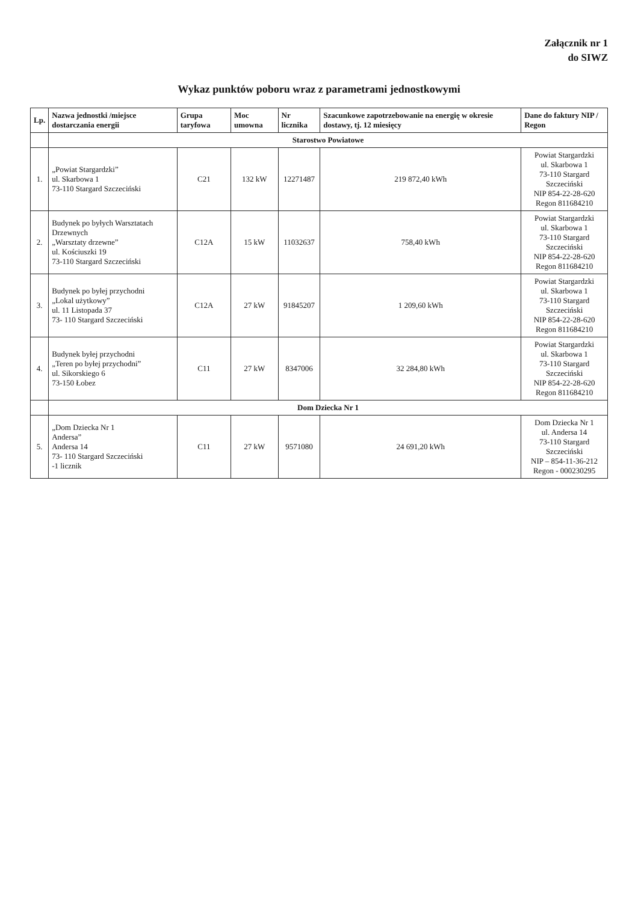Załącznik nr 1
do SIWZ
Wykaz punktów poboru wraz z parametrami jednostkowymi
| Lp. | Nazwa jednostki /miejsce dostarczania energii | Grupa taryfowa | Moc umowna | Nr licznika | Szacunkowe zapotrzebowanie na energię w okresie dostawy, tj. 12 miesięcy | Dane do faktury NIP / Regon |
| --- | --- | --- | --- | --- | --- | --- |
| | Starostwo Powiatowe | | | | | |
| 1. | „Powiat Stargardzki” ul. Skarbowa 1 73-110 Stargard Szczeciński | C21 | 132 kW | 12271487 | 219 872,40 kWh | Powiat Stargardzki ul. Skarbowa 1 73-110 Stargard Szczeciński NIP 854-22-28-620 Regon 811684210 |
| 2. | Budynek po byłych Warsztatach Drzewnych „Warsztaty drzewne” ul. Kościuszki 19 73-110 Stargard Szczeciński | C12A | 15 kW | 11032637 | 758,40 kWh | Powiat Stargardzki ul. Skarbowa 1 73-110 Stargard Szczeciński NIP 854-22-28-620 Regon 811684210 |
| 3. | Budynek po byłej przychodni „Lokal użytkowy” ul. 11 Listopada 37 73- 110 Stargard Szczeciński | C12A | 27 kW | 91845207 | 1 209,60 kWh | Powiat Stargardzki ul. Skarbowa 1 73-110 Stargard Szczeciński NIP 854-22-28-620 Regon 811684210 |
| 4. | Budynek byłej przychodni „Teren po byłej przychodni” ul. Sikorskiego 6 73-150 Łobez | C11 | 27 kW | 8347006 | 32 284,80 kWh | Powiat Stargardzki ul. Skarbowa 1 73-110 Stargard Szczeciński NIP 854-22-28-620 Regon 811684210 |
| | Dom Dziecka Nr 1 | | | | | |
| 5. | „Dom Dziecka Nr 1 Andersa” Andersa 14 73- 110 Stargard Szczeciński -1 licznik | C11 | 27 kW | 9571080 | 24 691,20 kWh | Dom Dziecka Nr 1 ul. Andersa 14 73-110 Stargard Szczeciński NIP – 854-11-36-212 Regon - 000230295 |